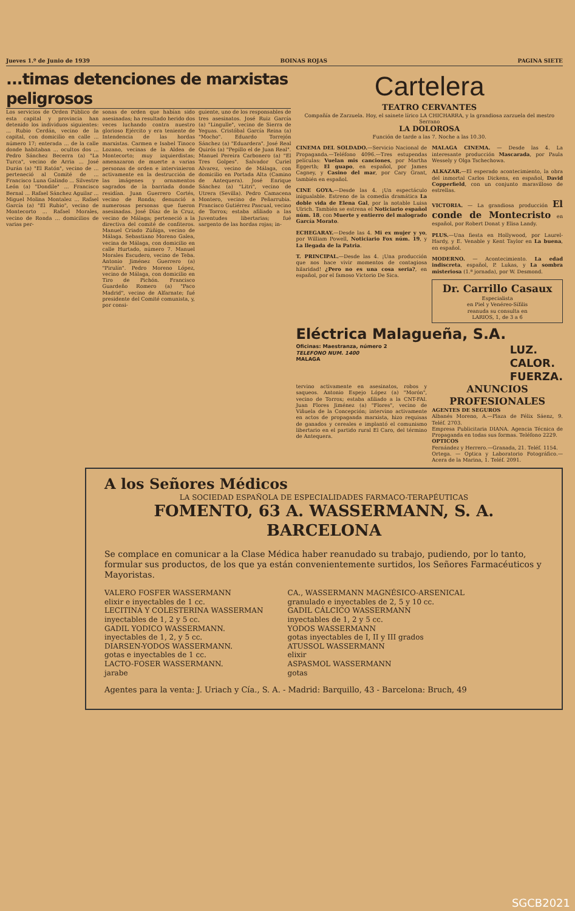Jueves 1.º de Junio de 1939 BOINAS ROJAS PAGINA SIETE
...timas detenciones de marxistas peligrosos
Los servicios de Orden Público de esta capital y provincia han detenido los individuos siguientes: ... Rubio Cerdán, vecino de la capital, con domicilio en calle ... número 17; enterada ... de la calle donde habitaban ... ocultos dos ... Pedro Sánchez Becerra (a) "La Turca", vecino de Arria ... José Durán (a) "El Ratón", vecino de ... perteneció al Comité de ... Francisco Luna Galindo ... Silvestre León (a) "Dondile" ... Francisco Bernal ... Rafael Sánchez Aguilar ... Miguel Molina Montalez ... Rafael García (a) "El Rubio", vecino de Montecorto ... Rafael Morales, vecino de Ronda ... domicilios de varias per-
sonas de orden que habían sido asesinadas; ha resultado herido dos veces luchando contra nuestro glorioso Ejército y era teniente de Intendencia de las hordas marxistas. Carmen e Isabel Tinoco Lozano, vecinas de la Aldea de Montecorto; muy izquierdistas; amenazaron de muerte a varias personas de orden e intervinieron activamente en la destrucción de las imágenes y ornamentos sagrados de la barriada donde residían. Juan Guerrero Cortés, vecino de Ronda; denunció a numerosas personas que fueron asesinadas. José Díaz de la Cruz, vecino de Málaga; perteneció a la directiva del comité de confiteros. Manuel Criado Zúñiga, vecino de Málaga. Sebastiano Moreno Galea, vecina de Málaga, con domicilio en calle Hurtado, número 7. Manuel Morales Escudero, vecino de Teba. Antonio Jiménez Guerrero (a) "Pirulín". Pedro Moreno López, vecino de Málaga, con domicilio en Tiro de Pichón. Francisco Guardeño Romero (a) "Paco Madrid", vecino de Alfarnate; fué presidente del Comité comunista, y, por consi-
guiente, uno de los responsables de tres asesinatos. José Ruiz García (a) "Lingulle", vecino de Sierra de Yeguas. Cristóbal García Reina (a) "Mocho". Eduardo Torrejón Sánchez (a) "Eduardera". José Real Quirós (a) "Pepillo el de Juan Real". Manuel Pereira Carbonero (a) "El Tres Golpes". Salvador Curiel Alvarez, vecino de Málaga, con domicilio en Portada Alta (Camino de Antequera). José Enrique Sánchez (a) "Litri", vecino de Utrera (Sevilla). Pedro Camacena Montero, vecino de Peñarrubia. Francisco Gutiérrez Pascual, vecino de Torrox; estaba afiliado a las Juventudes libertarias; fué sargento de las hordas rojas; in-
Cartelera
TEATRO CERVANTES
Compañía de Zarzuela. Hoy, el sainete lírico LA CHICHARRA, y la grandiosa zarzuela del mestro Serrano
LA DOLOROSA
Función de tarde a las 7. Noche a las 10.30.
CINEMA DEL SOLDADO.—Servicio Nacional de Propaganda.—Teléfono 4096.—Tres estupendas películas: Vuelan mis canciones, por Martha Eggerth; El guapo, en español, por James Cagney, y Casino del mar, por Cary Grant, también en español.
CINE GOYA.—Desde las 4. ¡Un espectáculo inigualable. Estreno de la comedia dramática La doble vida de Elena Gal, por la notable Luisa Ulrich. También se estrena el Noticiario español núm. 18, con Muerte y entierro del malogrado García Morato.
ECHEGARAY.—Desde las 4. Mi ex mujer y yo, por William Powell, Noticiario Fox núm. 19, y La llegada de la Patria.
T. PRINCIPAL.—Desde las 4. ¡Una producción que nos hace vivir momentos de contagiosa hilaridad! ¿Pero no es una cosa seria?, en español, por el famoso Victorio De Sica.
MALAGA CINEMA. — Desde las 4. La interesante producción Mascarada, por Paula Wessely y Olga Tschechowa.
ALKAZAR.—El esperado acontecimiento, la obra del inmortal Carlos Dickens, en español, David Copperfield, con un conjunto maravilloso de estrellas.
VICTORIA. — La grandiosa producción El conde de Montecristo en español, por Robert Donat y Elisa Landy.
PLUS.—Una fiesta en Hollywood, por Laurel-Hardy, y E. Venable y Kent Taylor en La buena, en español.
MODERNO. — Acontecimiento. La edad indiscreta, español, P. Lukas, y La sombra misteriosa (1.ª jornada), por W. Desmond.
Dr. Carrillo Casaux
Especialista
en Piel y Venéreo-Sífilis
reanuda su consulta en
LARIOS, 1, de 3 a 6
Eléctrica Malagueña, S.A.
Oficinas: Maestranza, número 2
TELEFONO NUM. 1400
MALAGA
LUZ.
CALOR.
FUERZA.
tervino activamente en asesinatos, robos y saqueos. Antonio Espejo López (a) "Morón", vecino de Torrox; estaba afiliado a la CNT-FAI. Juan Flores Jiménez (a) "Flores", vecino de Viñuela de la Concepción; intervino activamente en actos de propaganda marxista, hizo requisas de ganados y cereales e implantó el comunismo libertario en el partido rural El Caro, del término de Antequera.
ANUNCIOS
PROFESIONALES
AGENTES DE SEGUROS
Albanés Moreno, A.—Plaza de Félix Sáenz, 9. Teléf. 2703.
Empresa Publicitaria DIANA. Agencia Técnica de Propaganda en todas sus formas. Teléfono 2229.
OPTICOS
Fernández y Herrero.—Granada, 21. Teléf. 1154.
Ortega. — Optica y Laboratorio Fotográfico.—Acera de la Marina, 1. Teléf. 2091.
A los Señores Médicos
LA SOCIEDAD ESPAÑOLA DE ESPECIALIDADES FARMACO-TERAPÉUTICAS
FOMENTO, 63 A. WASSERMANN, S. A. BARCELONA
Se complace en comunicar a la Clase Médica haber reanudado su trabajo, pudiendo, por lo tanto, formular sus productos, de los que ya están convenientemente surtidos, los Señores Farmacéuticos y Mayoristas.
VALERO FOSFER WASSERMANN
elixir e inyectables de 1 cc.
LECITINA Y COLESTERINA WASSERMAN
inyectables de 1, 2 y 5 cc.
GADIL YODICO WASSERMANN.
inyectables de 1, 2, y 5 cc.
DIARSEN-YODOS WASSERMANN.
gotas e inyectables de 1 cc.
LACTO-FOSER WASSERMANN.
jarabe
CA., WASSERMANN MAGNÉSICO-ARSENICAL
granulado e inyectables de 2, 5 y 10 cc.
GADIL CÁLCICO WASSERMANN
inyectables de 1, 2 y 5 cc.
YODOS WASSERMANN
gotas inyectables de I, II y III grados
ATUSSOL WASSERMANN
elixir
ASPASMOL WASSERMANN
gotas
Agentes para la venta: J. Uriach y Cía., S. A. - Madrid: Barquillo, 43 - Barcelona: Bruch, 49
SGCB2021